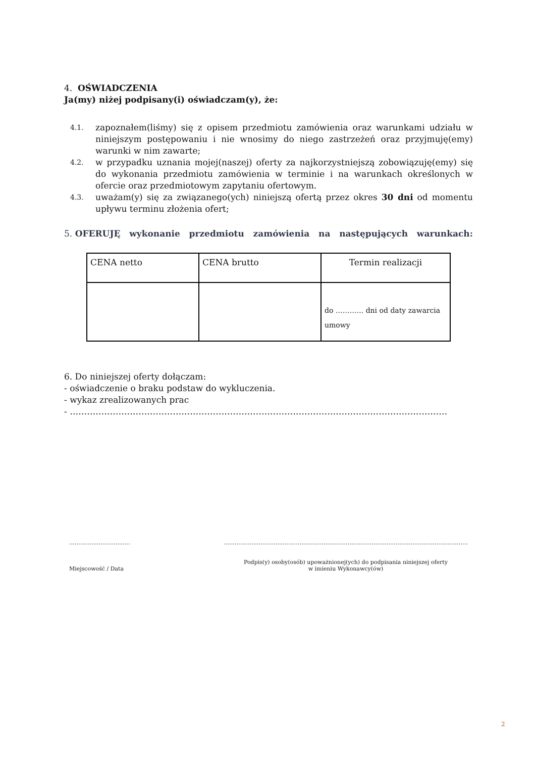4. OŚWIADCZENIA
Ja(my) niżej podpisany(i) oświadczam(y), że:
4.1. zapoznałem(liśmy) się z opisem przedmiotu zamówienia oraz warunkami udziału w niniejszym postępowaniu i nie wnosimy do niego zastrzeżeń oraz przyjmuję(emy) warunki w nim zawarte;
4.2. w przypadku uznania mojej(naszej) oferty za najkorzystniejszą zobowiązuję(emy) się do wykonania przedmiotu zamówienia w terminie i na warunkach określonych w ofercie oraz przedmiotowym zapytaniu ofertowym.
4.3. uważam(y) się za związanego(ych) niniejszą ofertą przez okres 30 dni od momentu upływu terminu złożenia ofert;
5. OFERUJĘ wykonanie przedmiotu zamówienia na następujących warunkach:
| CENA netto | CENA brutto | Termin realizacji |
| | | do ………... dni od daty zawarcia umowy |
6. Do niniejszej oferty dołączam:
- oświadczenie o braku podstaw do wykluczenia.
- wykaz zrealizowanych prac
- ……………………………………………………………………………………………………………………
……………………………
Miejscowość / Data
……………………………………………………………………………………………………………………
Podpis(y) osoby(osób) upoważnionej(ych) do podpisania niniejszej oferty
w imieniu Wykonawcy(ów)
2